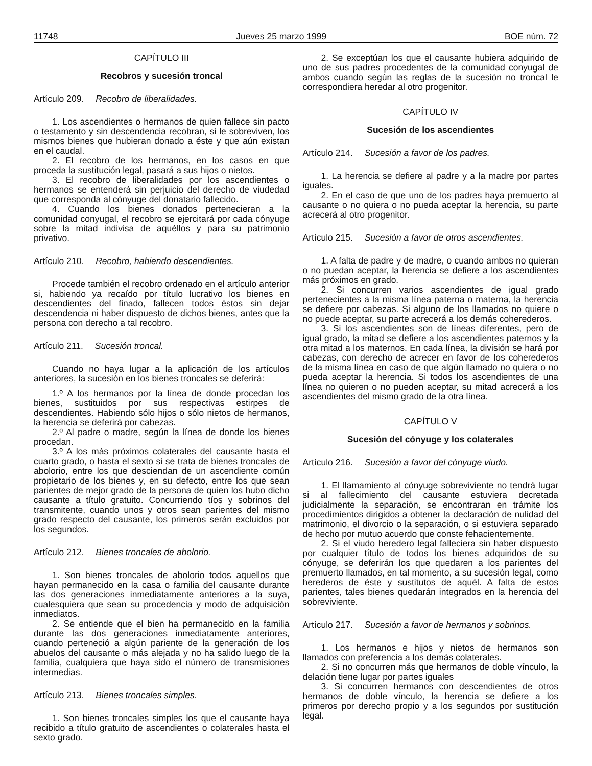11748 Jueves 25 marzo 1999 BOE núm. 72
CAPÍTULO III
Recobros y sucesión troncal
Artículo 209. Recobro de liberalidades.
1. Los ascendientes o hermanos de quien fallece sin pacto o testamento y sin descendencia recobran, si le sobreviven, los mismos bienes que hubieran donado a éste y que aún existan en el caudal.
2. El recobro de los hermanos, en los casos en que proceda la sustitución legal, pasará a sus hijos o nietos.
3. El recobro de liberalidades por los ascendientes o hermanos se entenderá sin perjuicio del derecho de viudedad que corresponda al cónyuge del donatario fallecido.
4. Cuando los bienes donados pertenecieran a la comunidad conyugal, el recobro se ejercitará por cada cónyuge sobre la mitad indivisa de aquéllos y para su patrimonio privativo.
Artículo 210. Recobro, habiendo descendientes.
Procede también el recobro ordenado en el artículo anterior si, habiendo ya recaído por título lucrativo los bienes en descendientes del finado, fallecen todos éstos sin dejar descendencia ni haber dispuesto de dichos bienes, antes que la persona con derecho a tal recobro.
Artículo 211. Sucesión troncal.
Cuando no haya lugar a la aplicación de los artículos anteriores, la sucesión en los bienes troncales se deferirá:
1.º A los hermanos por la línea de donde procedan los bienes, sustituidos por sus respectivas estirpes de descendientes. Habiendo sólo hijos o sólo nietos de hermanos, la herencia se deferirá por cabezas.
2.º Al padre o madre, según la línea de donde los bienes procedan.
3.º A los más próximos colaterales del causante hasta el cuarto grado, o hasta el sexto si se trata de bienes troncales de abolorio, entre los que desciendan de un ascendiente común propietario de los bienes y, en su defecto, entre los que sean parientes de mejor grado de la persona de quien los hubo dicho causante a título gratuito. Concurriendo tíos y sobrinos del transmitente, cuando unos y otros sean parientes del mismo grado respecto del causante, los primeros serán excluidos por los segundos.
Artículo 212. Bienes troncales de abolorio.
1. Son bienes troncales de abolorio todos aquellos que hayan permanecido en la casa o familia del causante durante las dos generaciones inmediatamente anteriores a la suya, cualesquiera que sean su procedencia y modo de adquisición inmediatos.
2. Se entiende que el bien ha permanecido en la familia durante las dos generaciones inmediatamente anteriores, cuando perteneció a algún pariente de la generación de los abuelos del causante o más alejada y no ha salido luego de la familia, cualquiera que haya sido el número de transmisiones intermedias.
Artículo 213. Bienes troncales simples.
1. Son bienes troncales simples los que el causante haya recibido a título gratuito de ascendientes o colaterales hasta el sexto grado.
2. Se exceptúan los que el causante hubiera adquirido de uno de sus padres procedentes de la comunidad conyugal de ambos cuando según las reglas de la sucesión no troncal le correspondiera heredar al otro progenitor.
CAPÍTULO IV
Sucesión de los ascendientes
Artículo 214. Sucesión a favor de los padres.
1. La herencia se defiere al padre y a la madre por partes iguales.
2. En el caso de que uno de los padres haya premuerto al causante o no quiera o no pueda aceptar la herencia, su parte acrecerá al otro progenitor.
Artículo 215. Sucesión a favor de otros ascendientes.
1. A falta de padre y de madre, o cuando ambos no quieran o no puedan aceptar, la herencia se defiere a los ascendientes más próximos en grado.
2. Si concurren varios ascendientes de igual grado pertenecientes a la misma línea paterna o materna, la herencia se defiere por cabezas. Si alguno de los llamados no quiere o no puede aceptar, su parte acrecerá a los demás coherederos.
3. Si los ascendientes son de líneas diferentes, pero de igual grado, la mitad se defiere a los ascendientes paternos y la otra mitad a los maternos. En cada línea, la división se hará por cabezas, con derecho de acrecer en favor de los coherederos de la misma línea en caso de que algún llamado no quiera o no pueda aceptar la herencia. Si todos los ascendientes de una línea no quieren o no pueden aceptar, su mitad acrecerá a los ascendientes del mismo grado de la otra línea.
CAPÍTULO V
Sucesión del cónyuge y los colaterales
Artículo 216. Sucesión a favor del cónyuge viudo.
1. El llamamiento al cónyuge sobreviviente no tendrá lugar si al fallecimiento del causante estuviera decretada judicialmente la separación, se encontraran en trámite los procedimientos dirigidos a obtener la declaración de nulidad del matrimonio, el divorcio o la separación, o si estuviera separado de hecho por mutuo acuerdo que conste fehacientemente.
2. Si el viudo heredero legal falleciera sin haber dispuesto por cualquier título de todos los bienes adquiridos de su cónyuge, se deferirán los que quedaren a los parientes del premuerto llamados, en tal momento, a su sucesión legal, como herederos de éste y sustitutos de aquél. A falta de estos parientes, tales bienes quedarán integrados en la herencia del sobreviviente.
Artículo 217. Sucesión a favor de hermanos y sobrinos.
1. Los hermanos e hijos y nietos de hermanos son llamados con preferencia a los demás colaterales.
2. Si no concurren más que hermanos de doble vínculo, la delación tiene lugar por partes iguales
3. Si concurren hermanos con descendientes de otros hermanos de doble vínculo, la herencia se defiere a los primeros por derecho propio y a los segundos por sustitución legal.